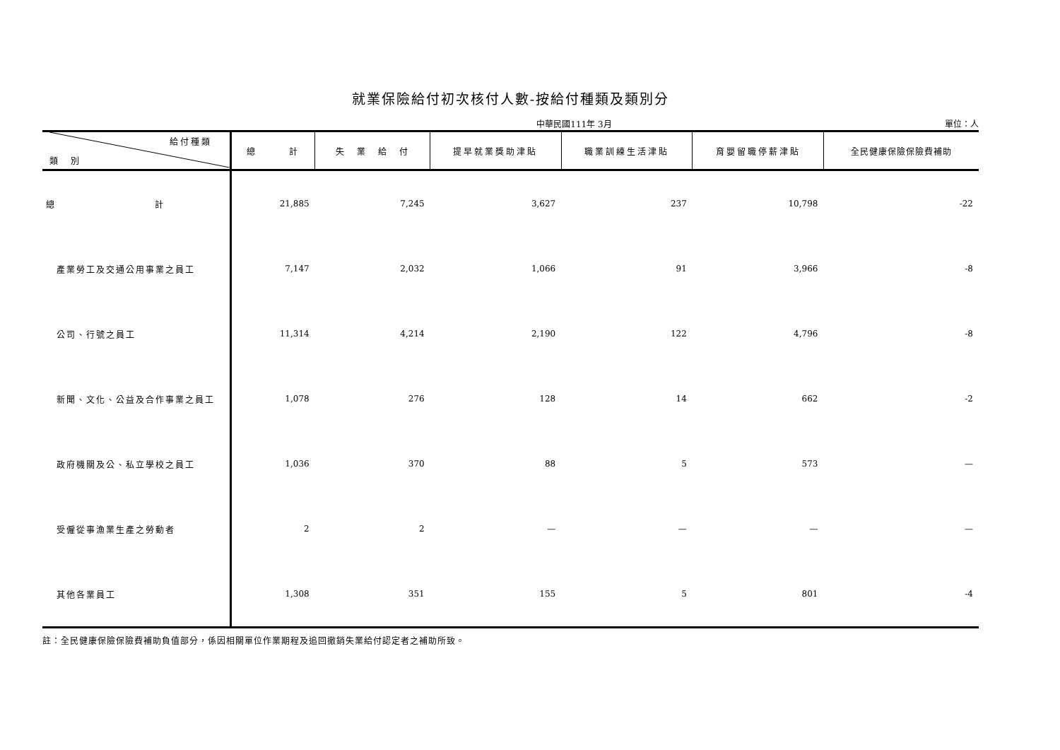就業保險給付初次核付人數-按給付種類及類別分
中華民國111年 3月 單位：人
| 給付種類 類 別 | 總 計 | 失 業 給 付 | 提早就業獎助津貼 | 職業訓練生活津貼 | 育嬰留職停薪津貼 | 全民健康保險保險費補助 |
| --- | --- | --- | --- | --- | --- | --- |
| 總 計 | 21,885 | 7,245 | 3,627 | 237 | 10,798 | -22 |
| 產業勞工及交通公用事業之員工 | 7,147 | 2,032 | 1,066 | 91 | 3,966 | -8 |
| 公司、行號之員工 | 11,314 | 4,214 | 2,190 | 122 | 4,796 | -8 |
| 新聞、文化、公益及合作事業之員工 | 1,078 | 276 | 128 | 14 | 662 | -2 |
| 政府機關及公、私立學校之員工 | 1,036 | 370 | 88 | 5 | 573 | — |
| 受僱從事漁業生產之勞動者 | 2 | 2 | — | — | — | — |
| 其他各業員工 | 1,308 | 351 | 155 | 5 | 801 | -4 |
註：全民健康保險保險費補助負值部分，係因相關單位作業期程及追回撤銷失業給付認定者之補助所致。